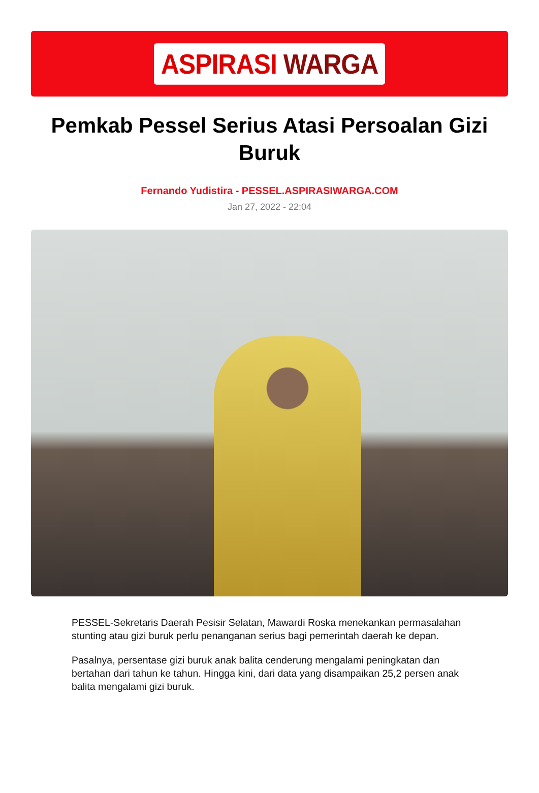ASPIRASI WARGA
Pemkab Pessel Serius Atasi Persoalan Gizi Buruk
Fernando Yudistira - PESSEL.ASPIRASIWARGA.COM
Jan 27, 2022 - 22:04
PESSEL-Sekretaris Daerah Pesisir Selatan, Mawardi Roska menekankan permasalahan stunting atau gizi buruk perlu penanganan serius bagi pemerintah daerah ke depan.
Pasalnya, persentase gizi buruk anak balita cenderung mengalami peningkatan dan bertahan dari tahun ke tahun. Hingga kini, dari data yang disampaikan 25,2 persen anak balita mengalami gizi buruk.